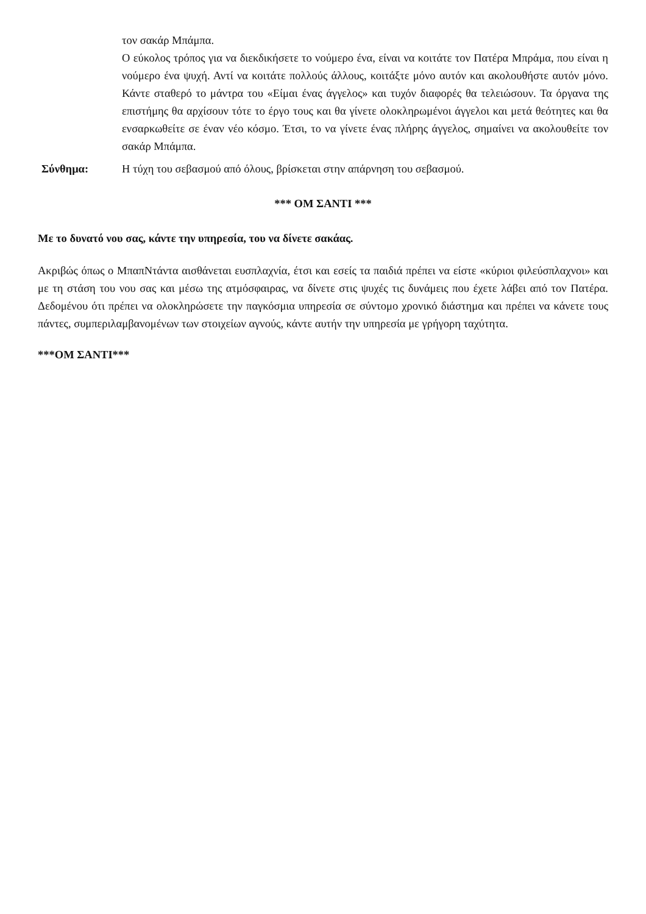τον σακάρ Μπάμπα.
Ο εύκολος τρόπος για να διεκδικήσετε το νούμερο ένα, είναι να κοιτάτε τον Πατέρα Μπράμα, που είναι η νούμερο ένα ψυχή. Αντί να κοιτάτε πολλούς άλλους, κοιτάξτε μόνο αυτόν και ακολουθήστε αυτόν μόνο. Κάντε σταθερό το μάντρα του «Είμαι ένας άγγελος» και τυχόν διαφορές θα τελειώσουν. Τα όργανα της επιστήμης θα αρχίσουν τότε το έργο τους και θα γίνετε ολοκληρωμένοι άγγελοι και μετά θεότητες και θα ενσαρκωθείτε σε έναν νέο κόσμο. Έτσι, το να γίνετε ένας πλήρης άγγελος, σημαίνει να ακολουθείτε τον σακάρ Μπάμπα.
Σύνθημα: Η τύχη του σεβασμού από όλους, βρίσκεται στην απάρνηση του σεβασμού.
*** ΟΜ ΣΑΝΤΙ ***
Με το δυνατό νου σας, κάντε την υπηρεσία, του να δίνετε σακάας.
Ακριβώς όπως ο ΜπαπΝτάντα αισθάνεται ευσπλαχνία, έτσι και εσείς τα παιδιά πρέπει να είστε «κύριοι φιλεύσπλαχνοι» και με τη στάση του νου σας και μέσω της ατμόσφαιρας, να δίνετε στις ψυχές τις δυνάμεις που έχετε λάβει από τον Πατέρα. Δεδομένου ότι πρέπει να ολοκληρώσετε την παγκόσμια υπηρεσία σε σύντομο χρονικό διάστημα και πρέπει να κάνετε τους πάντες, συμπεριλαμβανομένων των στοιχείων αγνούς, κάντε αυτήν την υπηρεσία με γρήγορη ταχύτητα.
***ΟΜ ΣΑΝΤΙ***